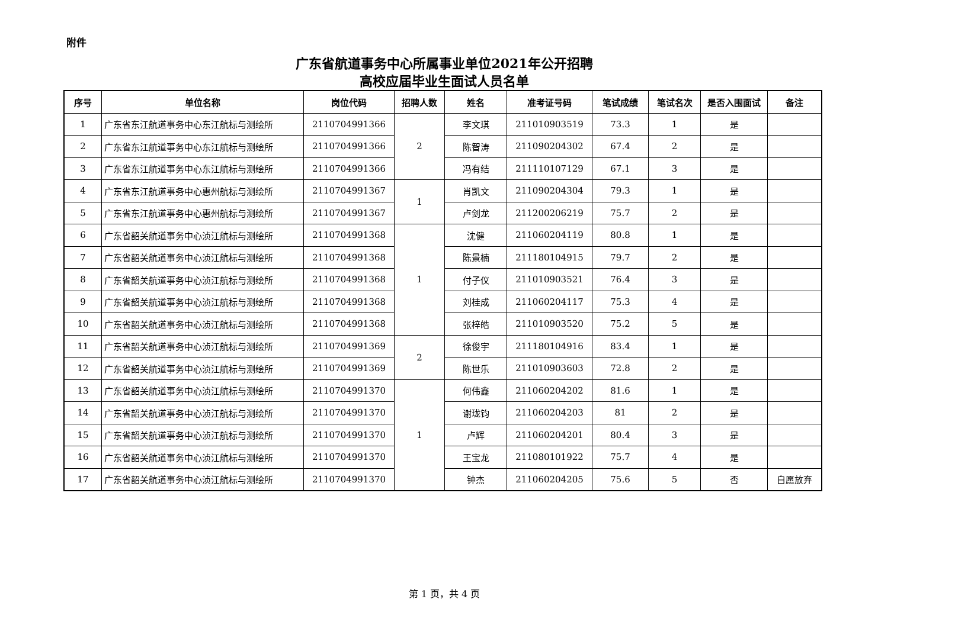附件
广东省航道事务中心所属事业单位2021年公开招聘
高校应届毕业生面试人员名单
| 序号 | 单位名称 | 岗位代码 | 招聘人数 | 姓名 | 准考证号码 | 笔试成绩 | 笔试名次 | 是否入围面试 | 备注 |
| --- | --- | --- | --- | --- | --- | --- | --- | --- | --- |
| 1 | 广东省东江航道事务中心东江航标与测绘所 | 2110704991366 | 2 | 李文琪 | 211010903519 | 73.3 | 1 | 是 | |
| 2 | 广东省东江航道事务中心东江航标与测绘所 | 2110704991366 | | 陈智涛 | 211090204302 | 67.4 | 2 | 是 | |
| 3 | 广东省东江航道事务中心东江航标与测绘所 | 2110704991366 | | 冯有结 | 211110107129 | 67.1 | 3 | 是 | |
| 4 | 广东省东江航道事务中心惠州航标与测绘所 | 2110704991367 | 1 | 肖凯文 | 211090204304 | 79.3 | 1 | 是 | |
| 5 | 广东省东江航道事务中心惠州航标与测绘所 | 2110704991367 | | 卢剑龙 | 211200206219 | 75.7 | 2 | 是 | |
| 6 | 广东省韶关航道事务中心浈江航标与测绘所 | 2110704991368 | 1 | 沈健 | 211060204119 | 80.8 | 1 | 是 | |
| 7 | 广东省韶关航道事务中心浈江航标与测绘所 | 2110704991368 | | 陈景楠 | 211180104915 | 79.7 | 2 | 是 | |
| 8 | 广东省韶关航道事务中心浈江航标与测绘所 | 2110704991368 | | 付子仪 | 211010903521 | 76.4 | 3 | 是 | |
| 9 | 广东省韶关航道事务中心浈江航标与测绘所 | 2110704991368 | | 刘桂成 | 211060204117 | 75.3 | 4 | 是 | |
| 10 | 广东省韶关航道事务中心浈江航标与测绘所 | 2110704991368 | | 张梓皓 | 211010903520 | 75.2 | 5 | 是 | |
| 11 | 广东省韶关航道事务中心浈江航标与测绘所 | 2110704991369 | 2 | 徐俊宇 | 211180104916 | 83.4 | 1 | 是 | |
| 12 | 广东省韶关航道事务中心浈江航标与测绘所 | 2110704991369 | | 陈世乐 | 211010903603 | 72.8 | 2 | 是 | |
| 13 | 广东省韶关航道事务中心浈江航标与测绘所 | 2110704991370 | 1 | 何伟鑫 | 211060204202 | 81.6 | 1 | 是 | |
| 14 | 广东省韶关航道事务中心浈江航标与测绘所 | 2110704991370 | | 谢珑钧 | 211060204203 | 81 | 2 | 是 | |
| 15 | 广东省韶关航道事务中心浈江航标与测绘所 | 2110704991370 | | 卢辉 | 211060204201 | 80.4 | 3 | 是 | |
| 16 | 广东省韶关航道事务中心浈江航标与测绘所 | 2110704991370 | | 王宝龙 | 211080101922 | 75.7 | 4 | 是 | |
| 17 | 广东省韶关航道事务中心浈江航标与测绘所 | 2110704991370 | | 钟杰 | 211060204205 | 75.6 | 5 | 否 | 自愿放弃 |
第 1 页，共 4 页